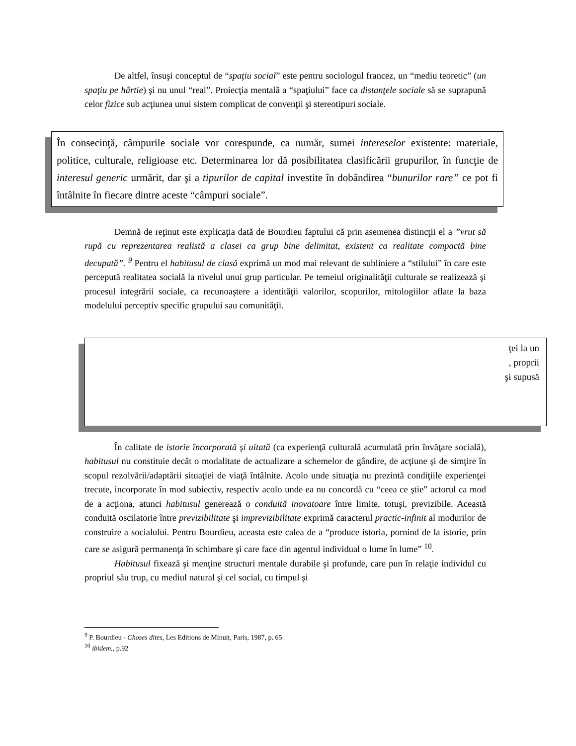De altfel, însuşi conceptul de “spaţiu social” este pentru sociologul francez, un “mediu teoretic” (un spaţiu pe hârtie) şi nu unul “real”. Proiecţia mentală a “spaţiului” face ca distanţele sociale să se suprapună celor fizice sub acţiunea unui sistem complicat de convenţii şi stereotipuri sociale.
În consecinţă, câmpurile sociale vor corespunde, ca număr, sumei intereselor existente: materiale, politice, culturale, religioase etc. Determinarea lor dă posibilitatea clasificării grupurilor, în funcţie de interesul generic urmărit, dar şi a tipurilor de capital investite în dobândirea “bunurilor rare” ce pot fi întâlnite în fiecare dintre aceste “câmpuri sociale”.
Demnă de reţinut este explicaţia dată de Bourdieu faptului că prin asemenea distincţii el a ”vrut să rupă cu reprezentarea realistă a clasei ca grup bine delimitat, existent ca realitate compactă bine decupată”. <sup>9</sup> Pentru el habitusul de clasă exprimă un mod mai relevant de subliniere a “stilului” în care este percepută realitatea socială la nivelul unui grup particular. Pe temeiul originalităţii culturale se realizează şi procesul integrării sociale, ca recunoaştere a identităţii valorilor, scopurilor, mitologiilor aflate la baza modelului perceptiv specific grupului sau comunităţii.
ţei la un
, proprii
şi supusă
În calitate de istorie încorporată şi uitată (ca experienţă culturală acumulată prin învăţare socială), habitusul nu constituie decât o modalitate de actualizare a schemelor de gândire, de acţiune şi de simţire în scopul rezolvării/adaptării situaţiei de viaţă întâlnite. Acolo unde situaţia nu prezintă condiţiile experienţei trecute, incorporate în mod subiectiv, respectiv acolo unde ea nu concordă cu “ceea ce ştie” actorul ca mod de a acţiona, atunci habitusul generează o conduită inovatoare între limite, totuşi, previzibile. Această conduită oscilatorie între previzibilitate şi imprevizibilitate exprimă caracterul practic-infinit al modurilor de construire a socialului. Pentru Bourdieu, aceasta este calea de a “produce istoria, pornind de la istorie, prin care se asigură permanenţa în schimbare şi care face din agentul individual o lume în lume” <sup>10</sup>.
Habitusul fixează şi menţine structuri mentale durabile şi profunde, care pun în relaţie individul cu propriul său trup, cu mediul natural şi cel social, cu timpul şi
<sup>9</sup> P. Bourdieu - Choses dites, Les Editions de Minuit, Paris, 1987, p. 65
<sup>10</sup> ibidem., p.92